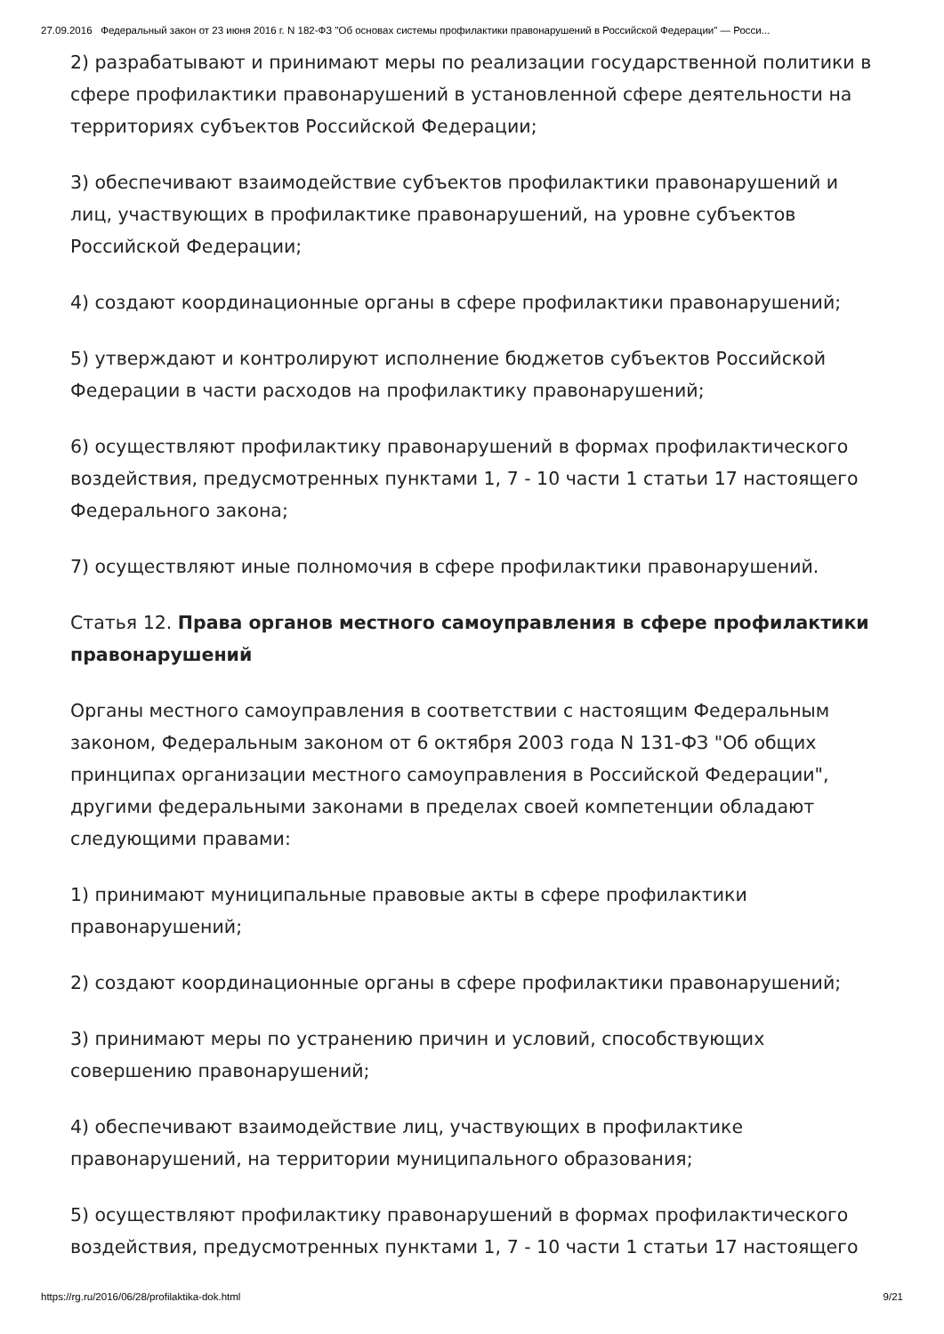27.09.2016 Федеральный закон от 23 июня 2016 г. N 182-ФЗ "Об основах системы профилактики правонарушений в Российской Федерации" — Росси...
2) разрабатывают и принимают меры по реализации государственной политики в сфере профилактики правонарушений в установленной сфере деятельности на территориях субъектов Российской Федерации;
3) обеспечивают взаимодействие субъектов профилактики правонарушений и лиц, участвующих в профилактике правонарушений, на уровне субъектов Российской Федерации;
4) создают координационные органы в сфере профилактики правонарушений;
5) утверждают и контролируют исполнение бюджетов субъектов Российской Федерации в части расходов на профилактику правонарушений;
6) осуществляют профилактику правонарушений в формах профилактического воздействия, предусмотренных пунктами 1, 7 - 10 части 1 статьи 17 настоящего Федерального закона;
7) осуществляют иные полномочия в сфере профилактики правонарушений.
Статья 12. Права органов местного самоуправления в сфере профилактики правонарушений
Органы местного самоуправления в соответствии с настоящим Федеральным законом, Федеральным законом от 6 октября 2003 года N 131-ФЗ "Об общих принципах организации местного самоуправления в Российской Федерации", другими федеральными законами в пределах своей компетенции обладают следующими правами:
1) принимают муниципальные правовые акты в сфере профилактики правонарушений;
2) создают координационные органы в сфере профилактики правонарушений;
3) принимают меры по устранению причин и условий, способствующих совершению правонарушений;
4) обеспечивают взаимодействие лиц, участвующих в профилактике правонарушений, на территории муниципального образования;
5) осуществляют профилактику правонарушений в формах профилактического воздействия, предусмотренных пунктами 1, 7 - 10 части 1 статьи 17 настоящего
https://rg.ru/2016/06/28/profilaktika-dok.html 9/21